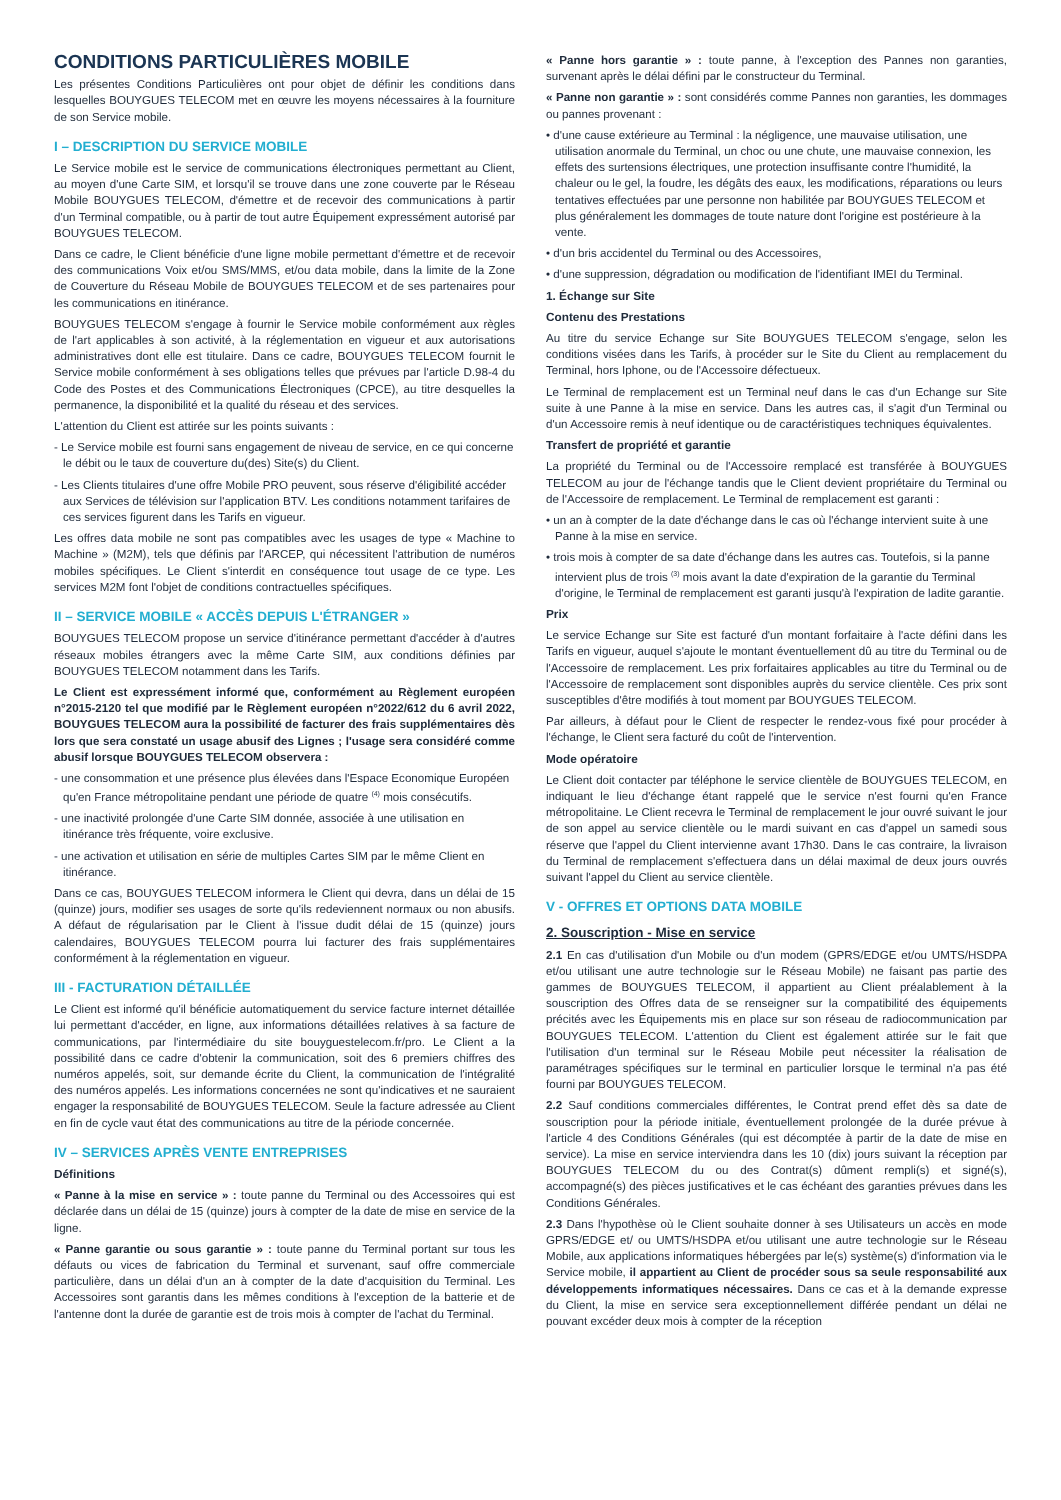CONDITIONS PARTICULIÈRES MOBILE
Les présentes Conditions Particulières ont pour objet de définir les conditions dans lesquelles BOUYGUES TELECOM met en œuvre les moyens nécessaires à la fourniture de son Service mobile.
I – DESCRIPTION DU SERVICE MOBILE
Le Service mobile est le service de communications électroniques permettant au Client, au moyen d'une Carte SIM, et lorsqu'il se trouve dans une zone couverte par le Réseau Mobile BOUYGUES TELECOM, d'émettre et de recevoir des communications à partir d'un Terminal compatible, ou à partir de tout autre Équipement expressément autorisé par BOUYGUES TELECOM.
Dans ce cadre, le Client bénéficie d'une ligne mobile permettant d'émettre et de recevoir des communications Voix et/ou SMS/MMS, et/ou data mobile, dans la limite de la Zone de Couverture du Réseau Mobile de BOUYGUES TELECOM et de ses partenaires pour les communications en itinérance.
BOUYGUES TELECOM s'engage à fournir le Service mobile conformément aux règles de l'art applicables à son activité, à la réglementation en vigueur et aux autorisations administratives dont elle est titulaire. Dans ce cadre, BOUYGUES TELECOM fournit le Service mobile conformément à ses obligations telles que prévues par l'article D.98-4 du Code des Postes et des Communications Électroniques (CPCE), au titre desquelles la permanence, la disponibilité et la qualité du réseau et des services.
L'attention du Client est attirée sur les points suivants :
- Le Service mobile est fourni sans engagement de niveau de service, en ce qui concerne le débit ou le taux de couverture du(des) Site(s) du Client.
- Les Clients titulaires d'une offre Mobile PRO peuvent, sous réserve d'éligibilité accéder aux Services de télévision sur l'application BTV. Les conditions notamment tarifaires de ces services figurent dans les Tarifs en vigueur.
Les offres data mobile ne sont pas compatibles avec les usages de type « Machine to Machine » (M2M), tels que définis par l'ARCEP, qui nécessitent l'attribution de numéros mobiles spécifiques. Le Client s'interdit en conséquence tout usage de ce type. Les services M2M font l'objet de conditions contractuelles spécifiques.
II – SERVICE MOBILE « ACCÈS DEPUIS L'ÉTRANGER »
BOUYGUES TELECOM propose un service d'itinérance permettant d'accéder à d'autres réseaux mobiles étrangers avec la même Carte SIM, aux conditions définies par BOUYGUES TELECOM notamment dans les Tarifs.
Le Client est expressément informé que, conformément au Règlement européen n°2015-2120 tel que modifié par le Règlement européen n°2022/612 du 6 avril 2022, BOUYGUES TELECOM aura la possibilité de facturer des frais supplémentaires dès lors que sera constaté un usage abusif des Lignes ; l'usage sera considéré comme abusif lorsque BOUYGUES TELECOM observera :
- une consommation et une présence plus élevées dans l'Espace Economique Européen qu'en France métropolitaine pendant une période de quatre <sup>(4)</sup> mois consécutifs.
- une inactivité prolongée d'une Carte SIM donnée, associée à une utilisation en itinérance très fréquente, voire exclusive.
- une activation et utilisation en série de multiples Cartes SIM par le même Client en itinérance.
Dans ce cas, BOUYGUES TELECOM informera le Client qui devra, dans un délai de 15 (quinze) jours, modifier ses usages de sorte qu'ils redeviennent normaux ou non abusifs. A défaut de régularisation par le Client à l'issue dudit délai de 15 (quinze) jours calendaires, BOUYGUES TELECOM pourra lui facturer des frais supplémentaires conformément à la réglementation en vigueur.
III - FACTURATION DÉTAILLÉE
Le Client est informé qu'il bénéficie automatiquement du service facture internet détaillée lui permettant d'accéder, en ligne, aux informations détaillées relatives à sa facture de communications, par l'intermédiaire du site bouyguestelecom.fr/pro. Le Client a la possibilité dans ce cadre d'obtenir la communication, soit des 6 premiers chiffres des numéros appelés, soit, sur demande écrite du Client, la communication de l'intégralité des numéros appelés. Les informations concernées ne sont qu'indicatives et ne sauraient engager la responsabilité de BOUYGUES TELECOM. Seule la facture adressée au Client en fin de cycle vaut état des communications au titre de la période concernée.
IV – SERVICES APRÈS VENTE ENTREPRISES
Définitions
« Panne à la mise en service » : toute panne du Terminal ou des Accessoires qui est déclarée dans un délai de 15 (quinze) jours à compter de la date de mise en service de la ligne.
« Panne garantie ou sous garantie » : toute panne du Terminal portant sur tous les défauts ou vices de fabrication du Terminal et survenant, sauf offre commerciale particulière, dans un délai d'un an à compter de la date d'acquisition du Terminal. Les Accessoires sont garantis dans les mêmes conditions à l'exception de la batterie et de l'antenne dont la durée de garantie est de trois mois à compter de l'achat du Terminal.
« Panne hors garantie » : toute panne, à l'exception des Pannes non garanties, survenant après le délai défini par le constructeur du Terminal.
« Panne non garantie » : sont considérés comme Pannes non garanties, les dommages ou pannes provenant :
• d'une cause extérieure au Terminal : la négligence, une mauvaise utilisation, une utilisation anormale du Terminal, un choc ou une chute, une mauvaise connexion, les effets des surtensions électriques, une protection insuffisante contre l'humidité, la chaleur ou le gel, la foudre, les dégâts des eaux, les modifications, réparations ou leurs tentatives effectuées par une personne non habilitée par BOUYGUES TELECOM et plus généralement les dommages de toute nature dont l'origine est postérieure à la vente.
• d'un bris accidentel du Terminal ou des Accessoires,
• d'une suppression, dégradation ou modification de l'identifiant IMEI du Terminal.
1. Échange sur Site
Contenu des Prestations
Au titre du service Echange sur Site BOUYGUES TELECOM s'engage, selon les conditions visées dans les Tarifs, à procéder sur le Site du Client au remplacement du Terminal, hors Iphone, ou de l'Accessoire défectueux.
Le Terminal de remplacement est un Terminal neuf dans le cas d'un Echange sur Site suite à une Panne à la mise en service. Dans les autres cas, il s'agit d'un Terminal ou d'un Accessoire remis à neuf identique ou de caractéristiques techniques équivalentes.
Transfert de propriété et garantie
La propriété du Terminal ou de l'Accessoire remplacé est transférée à BOUYGUES TELECOM au jour de l'échange tandis que le Client devient propriétaire du Terminal ou de l'Accessoire de remplacement. Le Terminal de remplacement est garanti :
• un an à compter de la date d'échange dans le cas où l'échange intervient suite à une Panne à la mise en service.
• trois mois à compter de sa date d'échange dans les autres cas. Toutefois, si la panne intervient plus de trois <sup>(3)</sup> mois avant la date d'expiration de la garantie du Terminal d'origine, le Terminal de remplacement est garanti jusqu'à l'expiration de ladite garantie.
Prix
Le service Echange sur Site est facturé d'un montant forfaitaire à l'acte défini dans les Tarifs en vigueur, auquel s'ajoute le montant éventuellement dû au titre du Terminal ou de l'Accessoire de remplacement. Les prix forfaitaires applicables au titre du Terminal ou de l'Accessoire de remplacement sont disponibles auprès du service clientèle. Ces prix sont susceptibles d'être modifiés à tout moment par BOUYGUES TELECOM.
Par ailleurs, à défaut pour le Client de respecter le rendez-vous fixé pour procéder à l'échange, le Client sera facturé du coût de l'intervention.
Mode opératoire
Le Client doit contacter par téléphone le service clientèle de BOUYGUES TELECOM, en indiquant le lieu d'échange étant rappelé que le service n'est fourni qu'en France métropolitaine. Le Client recevra le Terminal de remplacement le jour ouvré suivant le jour de son appel au service clientèle ou le mardi suivant en cas d'appel un samedi sous réserve que l'appel du Client intervienne avant 17h30. Dans le cas contraire, la livraison du Terminal de remplacement s'effectuera dans un délai maximal de deux jours ouvrés suivant l'appel du Client au service clientèle.
V - OFFRES ET OPTIONS DATA MOBILE
2. Souscription - Mise en service
2.1 En cas d'utilisation d'un Mobile ou d'un modem (GPRS/EDGE et/ou UMTS/HSDPA et/ou utilisant une autre technologie sur le Réseau Mobile) ne faisant pas partie des gammes de BOUYGUES TELECOM, il appartient au Client préalablement à la souscription des Offres data de se renseigner sur la compatibilité des équipements précités avec les Équipements mis en place sur son réseau de radiocommunication par BOUYGUES TELECOM. L'attention du Client est également attirée sur le fait que l'utilisation d'un terminal sur le Réseau Mobile peut nécessiter la réalisation de paramétrages spécifiques sur le terminal en particulier lorsque le terminal n'a pas été fourni par BOUYGUES TELECOM.
2.2 Sauf conditions commerciales différentes, le Contrat prend effet dès sa date de souscription pour la période initiale, éventuellement prolongée de la durée prévue à l'article 4 des Conditions Générales (qui est décomptée à partir de la date de mise en service). La mise en service interviendra dans les 10 (dix) jours suivant la réception par BOUYGUES TELECOM du ou des Contrat(s) dûment rempli(s) et signé(s), accompagné(s) des pièces justificatives et le cas échéant des garanties prévues dans les Conditions Générales.
2.3 Dans l'hypothèse où le Client souhaite donner à ses Utilisateurs un accès en mode GPRS/EDGE et/ ou UMTS/HSDPA et/ou utilisant une autre technologie sur le Réseau Mobile, aux applications informatiques hébergées par le(s) système(s) d'information via le Service mobile, il appartient au Client de procéder sous sa seule responsabilité aux développements informatiques nécessaires. Dans ce cas et à la demande expresse du Client, la mise en service sera exceptionnellement différée pendant un délai ne pouvant excéder deux mois à compter de la réception